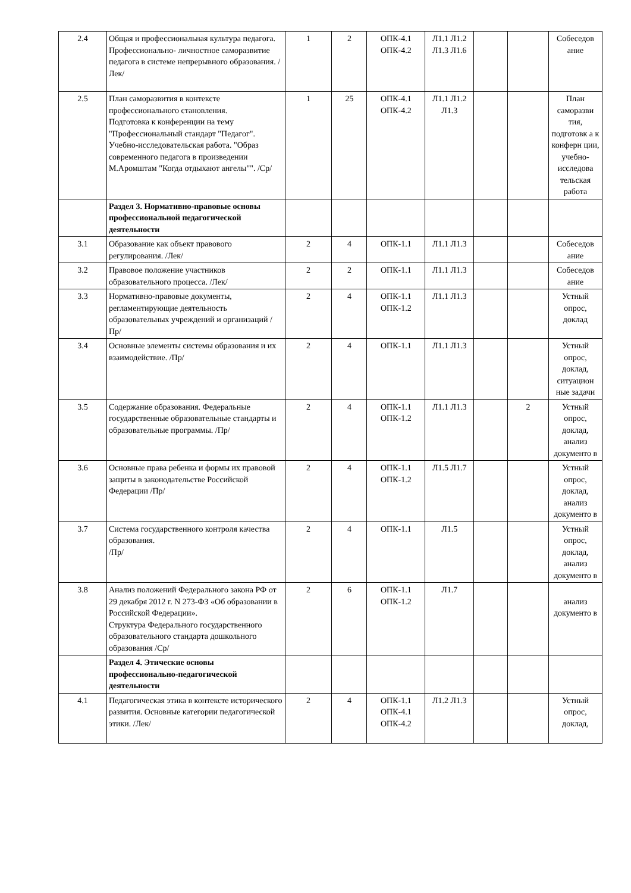| 2.4 | Общая и профессиональная культура педагога. Профессионально- личностное саморазвитие педагога в системе непрерывного образования. /Лек/ | 1 | 2 | ОПК-4.1 ОПК-4.2 | Л1.1 Л1.2 Л1.3 Л1.6 | | | Собеседов ание |
| 2.5 | План саморазвития в контексте профессионального становления. Подготовка к конференции на тему "Профессиональный стандарт "Педагог". Учебно-исследовательская работа. "Образ современного педагога в произведении М.Аромштам "Когда отдыхают ангелы"". /Ср/ | 1 | 25 | ОПК-4.1 ОПК-4.2 | Л1.1 Л1.2 Л1.3 | | | План саморазви тия, подготовк а к конферн ции, учебно-исследова тельская работа |
| | Раздел 3. Нормативно-правовые основы профессиональной педагогической деятельности | | | | | | | |
| 3.1 | Образование как объект правового регулирования. /Лек/ | 2 | 4 | ОПК-1.1 | Л1.1 Л1.3 | | | Собеседов ание |
| 3.2 | Правовое положение участников образовательного процесса. /Лек/ | 2 | 2 | ОПК-1.1 | Л1.1 Л1.3 | | | Собеседов ание |
| 3.3 | Нормативно-правовые документы, регламентирующие деятельность образовательных учреждений и организаций /Пр/ | 2 | 4 | ОПК-1.1 ОПК-1.2 | Л1.1 Л1.3 | | | Устный опрос, доклад |
| 3.4 | Основные элементы системы образования и их взаимодействие. /Пр/ | 2 | 4 | ОПК-1.1 | Л1.1 Л1.3 | | | Устный опрос, доклад, ситуацион ные задачи |
| 3.5 | Содержание образования. Федеральные государственные образовательные стандарты и образовательные программы. /Пр/ | 2 | 4 | ОПК-1.1 ОПК-1.2 | Л1.1 Л1.3 | | 2 | Устный опрос, доклад, анализ документо в |
| 3.6 | Основные права ребенка и формы их правовой защиты в законодательстве Российской Федерации /Пр/ | 2 | 4 | ОПК-1.1 ОПК-1.2 | Л1.5 Л1.7 | | | Устный опрос, доклад, анализ документо в |
| 3.7 | Система государственного контроля качества образования. /Пр/ | 2 | 4 | ОПК-1.1 | Л1.5 | | | Устный опрос, доклад, анализ документо в |
| 3.8 | Анализ положений Федерального закона РФ от 29 декабря 2012 г. N 273-ФЗ «Об образовании в Российской Федерации». Структура Федерального государственного образовательного стандарта дошкольного образования /Ср/ | 2 | 6 | ОПК-1.1 ОПК-1.2 | Л1.7 | | | анализ документо в |
| | Раздел 4. Этические основы профессионально-педагогической деятельности | | | | | | | |
| 4.1 | Педагогическая этика в контексте исторического развития. Основные категории педагогической этики. /Лек/ | 2 | 4 | ОПК-1.1 ОПК-4.1 ОПК-4.2 | Л1.2 Л1.3 | | | Устный опрос, доклад, |